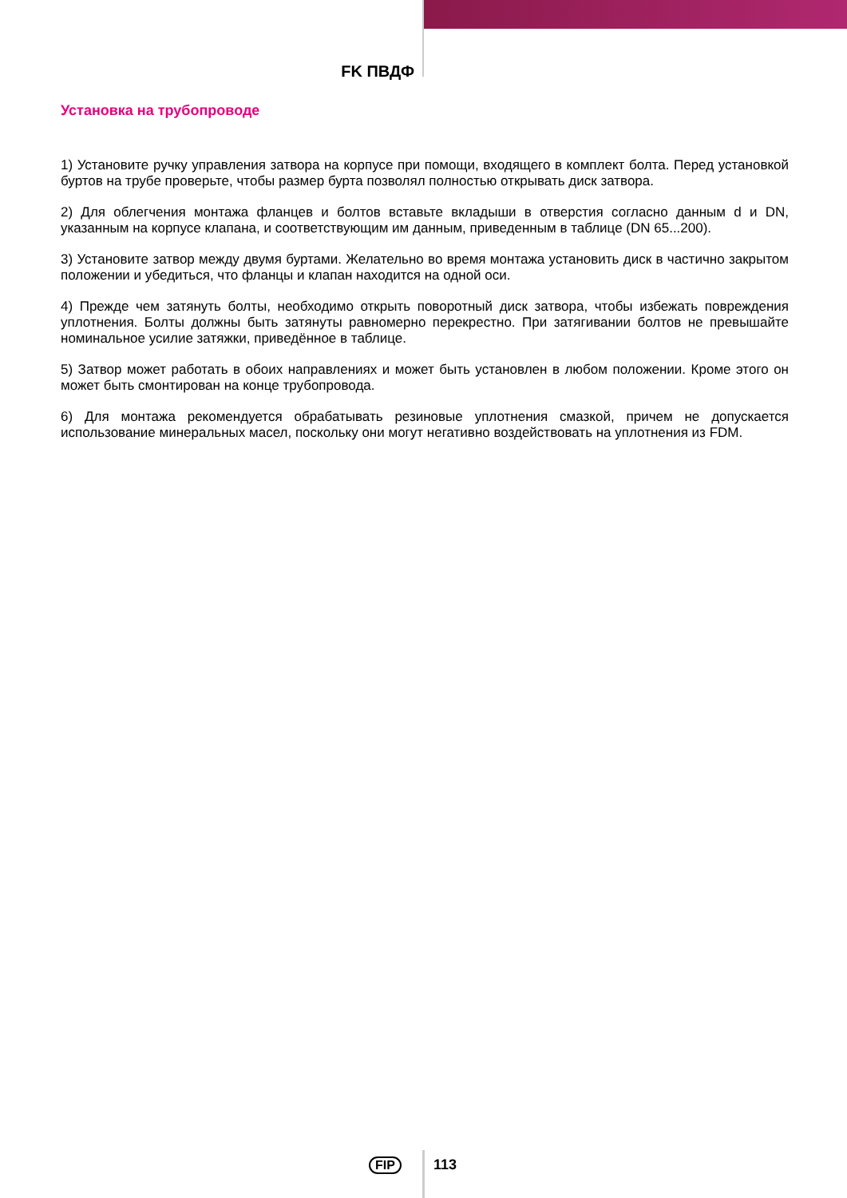FK ПВДФ
Установка на трубопроводе
1) Установите ручку управления затвора на корпусе при помощи, входящего в комплект болта. Перед установкой буртов на трубе проверьте, чтобы размер бурта позволял полностью открывать диск затвора.
2) Для облегчения монтажа фланцев и болтов вставьте вкладыши в отверстия согласно данным d и DN, указанным на корпусе клапана, и соответствующим им данным, приведенным в таблице (DN 65...200).
3) Установите затвор между двумя буртами. Желательно во время монтажа установить диск в частично закрытом положении и убедиться, что фланцы и клапан находится на одной оси.
4) Прежде чем затянуть болты, необходимо открыть поворотный диск затвора, чтобы избежать повреждения уплотнения. Болты должны быть затянуты равномерно перекрестно. При затягивании болтов не превышайте номинальное усилие затяжки, приведённое в таблице.
5) Затвор может работать в обоих направлениях и может быть установлен в любом положении. Кроме этого он может быть смонтирован на конце трубопровода.
6) Для монтажа рекомендуется обрабатывать резиновые уплотнения смазкой, причем не допускается использование минеральных масел, поскольку они могут негативно воздействовать на уплотнения из FDM.
FIP 113